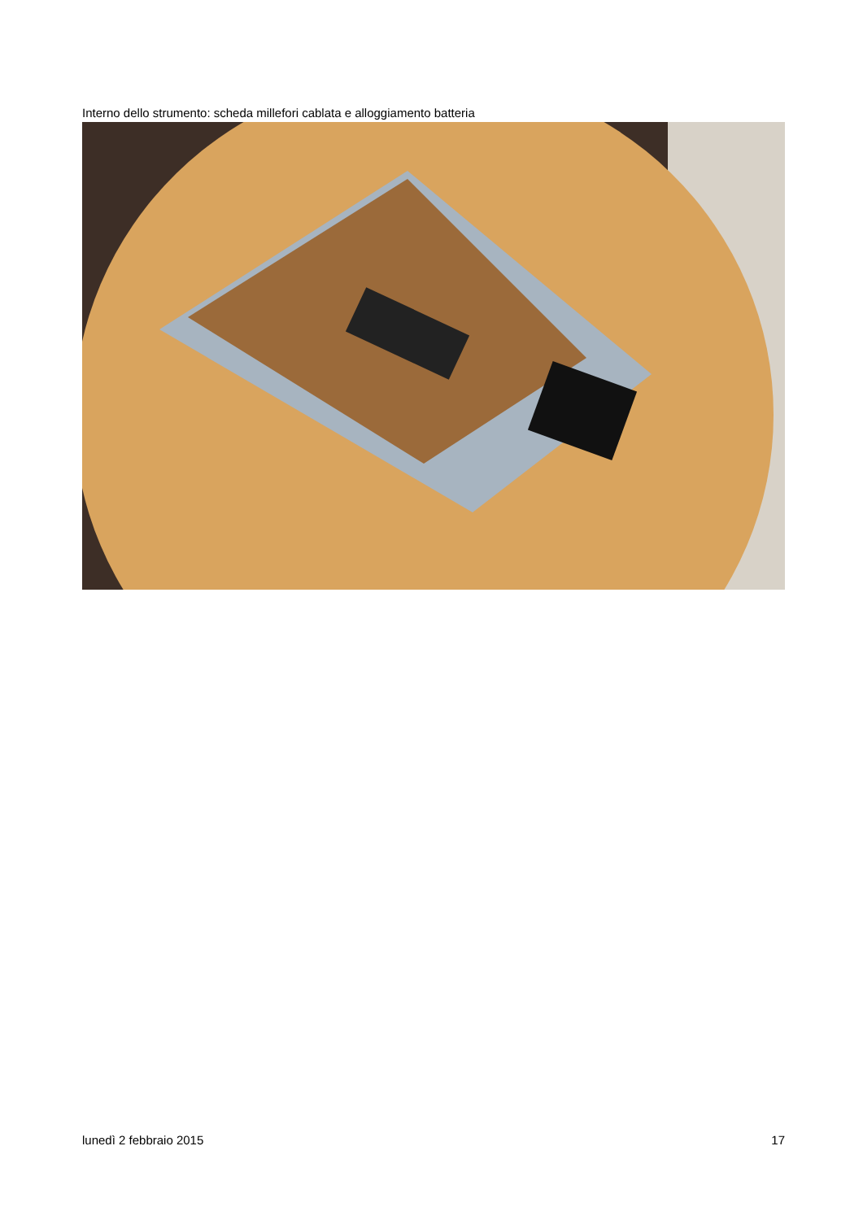Interno dello strumento: scheda millefori cablata e alloggiamento batteria
lunedì 2 febbraio 2015 17